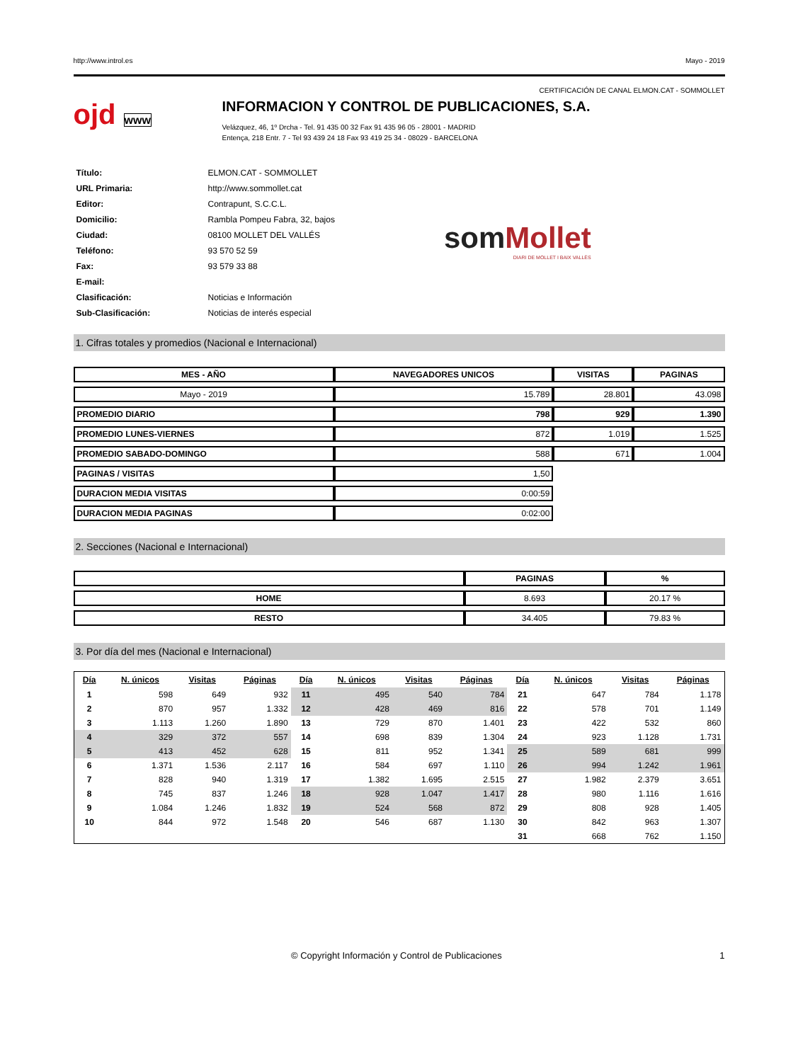http://www.introl.es Mayo - 2019
CERTIFICACIÓN DE CANAL ELMON.CAT - SOMMOLLET
ojd www
INFORMACION Y CONTROL DE PUBLICACIONES, S.A.
Velázquez, 46, 1º Drcha - Tel. 91 435 00 32 Fax 91 435 96 05 - 28001 - MADRID
Entença, 218 Entr. 7 - Tel 93 439 24 18 Fax 93 419 25 34 - 08029 - BARCELONA
| Título: | ELMON.CAT - SOMMOLLET |
| URL Primaria: | http://www.sommollet.cat |
| Editor: | Contrapunt, S.C.C.L. |
| Domicilio: | Rambla Pompeu Fabra, 32, bajos |
| Ciudad: | 08100 MOLLET DEL VALLÉS |
| Teléfono: | 93 570 52 59 |
| Fax: | 93 579 33 88 |
| E-mail: | |
| Clasificación: | Noticias e Información |
| Sub-Clasificación: | Noticias de interés especial |
som Mollet
DIARI DE MOLLET I BAIX VALLÈS
1. Cifras totales y promedios (Nacional e Internacional)
| MES - AÑO | NAVEGADORES UNICOS | VISITAS | PAGINAS |
| --- | --- | --- | --- |
| Mayo - 2019 | 15.789 | 28.801 | 43.098 |
| PROMEDIO DIARIO | 798 | 929 | 1.390 |
| PROMEDIO LUNES-VIERNES | 872 | 1.019 | 1.525 |
| PROMEDIO SABADO-DOMINGO | 588 | 671 | 1.004 |
| PAGINAS / VISITAS | 1,50 | | |
| DURACION MEDIA VISITAS | 0:00:59 | | |
| DURACION MEDIA PAGINAS | 0:02:00 | | |
2. Secciones (Nacional e Internacional)
| | PAGINAS | % |
| --- | --- | --- |
| HOME | 8.693 | 20.17 % |
| RESTO | 34.405 | 79.83 % |
3. Por día del mes (Nacional e Internacional)
| Día | N. únicos | Visitas | Páginas | Día | N. únicos | Visitas | Páginas | Día | N. únicos | Visitas | Páginas |
| --- | --- | --- | --- | --- | --- | --- | --- | --- | --- | --- | --- |
| 1 | 598 | 649 | 932 | 11 | 495 | 540 | 784 | 21 | 647 | 784 | 1.178 |
| 2 | 870 | 957 | 1.332 | 12 | 428 | 469 | 816 | 22 | 578 | 701 | 1.149 |
| 3 | 1.113 | 1.260 | 1.890 | 13 | 729 | 870 | 1.401 | 23 | 422 | 532 | 860 |
| 4 | 329 | 372 | 557 | 14 | 698 | 839 | 1.304 | 24 | 923 | 1.128 | 1.731 |
| 5 | 413 | 452 | 628 | 15 | 811 | 952 | 1.341 | 25 | 589 | 681 | 999 |
| 6 | 1.371 | 1.536 | 2.117 | 16 | 584 | 697 | 1.110 | 26 | 994 | 1.242 | 1.961 |
| 7 | 828 | 940 | 1.319 | 17 | 1.382 | 1.695 | 2.515 | 27 | 1.982 | 2.379 | 3.651 |
| 8 | 745 | 837 | 1.246 | 18 | 928 | 1.047 | 1.417 | 28 | 980 | 1.116 | 1.616 |
| 9 | 1.084 | 1.246 | 1.832 | 19 | 524 | 568 | 872 | 29 | 808 | 928 | 1.405 |
| 10 | 844 | 972 | 1.548 | 20 | 546 | 687 | 1.130 | 30 | 842 | 963 | 1.307 |
| | | | | | | | | 31 | 668 | 762 | 1.150 |
© Copyright Información y Control de Publicaciones 1